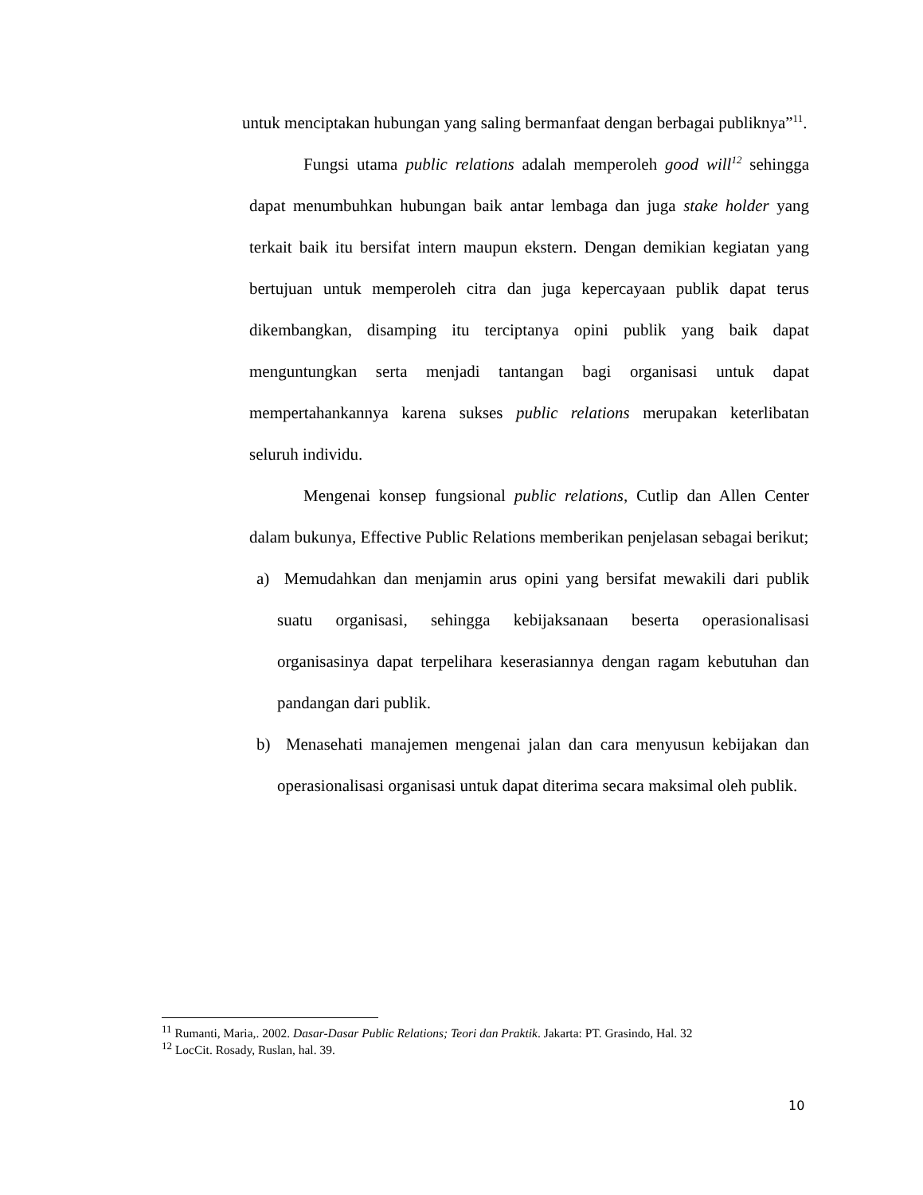untuk menciptakan hubungan yang saling bermanfaat dengan berbagai publiknya”<sup>11</sup>.
Fungsi utama public relations adalah memperoleh good will<sup>12</sup> sehingga dapat menumbuhkan hubungan baik antar lembaga dan juga stake holder yang terkait baik itu bersifat intern maupun ekstern. Dengan demikian kegiatan yang bertujuan untuk memperoleh citra dan juga kepercayaan publik dapat terus dikembangkan, disamping itu terciptanya opini publik yang baik dapat menguntungkan serta menjadi tantangan bagi organisasi untuk dapat mempertahankannya karena sukses public relations merupakan keterlibatan seluruh individu.
Mengenai konsep fungsional public relations, Cutlip dan Allen Center dalam bukunya, Effective Public Relations memberikan penjelasan sebagai berikut;
a) Memudahkan dan menjamin arus opini yang bersifat mewakili dari publik suatu organisasi, sehingga kebijaksanaan beserta operasionalisasi organisasinya dapat terpelihara keserasiannya dengan ragam kebutuhan dan pandangan dari publik.
b) Menasehati manajemen mengenai jalan dan cara menyusun kebijakan dan operasionalisasi organisasi untuk dapat diterima secara maksimal oleh publik.
<sup>11</sup> Rumanti, Maria,. 2002. Dasar-Dasar Public Relations; Teori dan Praktik. Jakarta: PT. Grasindo, Hal. 32
<sup>12</sup> LocCit. Rosady, Ruslan, hal. 39.
10